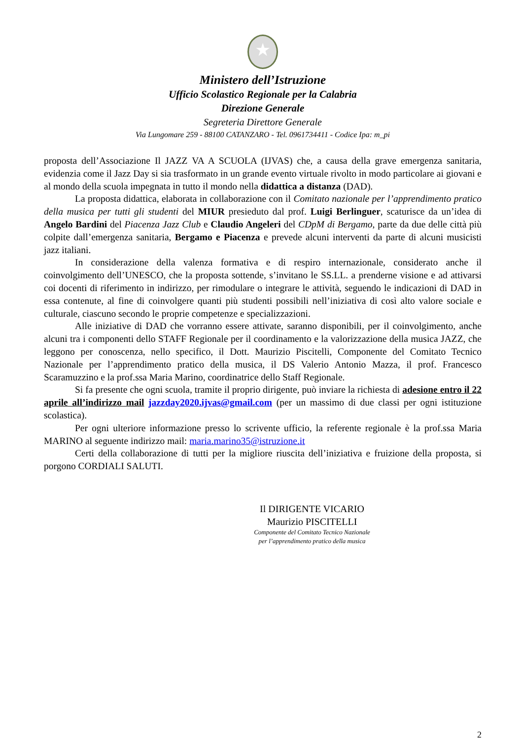★
Ministero dell’Istruzione
Ufficio Scolastico Regionale per la Calabria
Direzione Generale
Segreteria Direttore Generale
Via Lungomare 259 - 88100 CATANZARO - Tel. 0961734411 - Codice Ipa: m_pi
proposta dell’Associazione Il JAZZ VA A SCUOLA (IJVAS) che, a causa della grave emergenza sanitaria, evidenzia come il Jazz Day si sia trasformato in un grande evento virtuale rivolto in modo particolare ai giovani e al mondo della scuola impegnata in tutto il mondo nella didattica a distanza (DAD).
La proposta didattica, elaborata in collaborazione con il Comitato nazionale per l’apprendimento pratico della musica per tutti gli studenti del MIUR presieduto dal prof. Luigi Berlinguer, scaturisce da un’idea di Angelo Bardini del Piacenza Jazz Club e Claudio Angeleri del CDpM di Bergamo, parte da due delle città più colpite dall’emergenza sanitaria, Bergamo e Piacenza e prevede alcuni interventi da parte di alcuni musicisti jazz italiani.
In considerazione della valenza formativa e di respiro internazionale, considerato anche il coinvolgimento dell’UNESCO, che la proposta sottende, s’invitano le SS.LL. a prenderne visione e ad attivarsi coi docenti di riferimento in indirizzo, per rimodulare o integrare le attività, seguendo le indicazioni di DAD in essa contenute, al fine di coinvolgere quanti più studenti possibili nell’iniziativa di così alto valore sociale e culturale, ciascuno secondo le proprie competenze e specializzazioni.
Alle iniziative di DAD che vorranno essere attivate, saranno disponibili, per il coinvolgimento, anche alcuni tra i componenti dello STAFF Regionale per il coordinamento e la valorizzazione della musica JAZZ, che leggono per conoscenza, nello specifico, il Dott. Maurizio Piscitelli, Componente del Comitato Tecnico Nazionale per l’apprendimento pratico della musica, il DS Valerio Antonio Mazza, il prof. Francesco Scaramuzzino e la prof.ssa Maria Marino, coordinatrice dello Staff Regionale.
Si fa presente che ogni scuola, tramite il proprio dirigente, può inviare la richiesta di adesione entro il 22 aprile all’indirizzo mail jazzday2020.ijvas@gmail.com (per un massimo di due classi per ogni istituzione scolastica).
Per ogni ulteriore informazione presso lo scrivente ufficio, la referente regionale è la prof.ssa Maria MARINO al seguente indirizzo mail: maria.marino35@istruzione.it
Certi della collaborazione di tutti per la migliore riuscita dell’iniziativa e fruizione della proposta, si porgono CORDIALI SALUTI.
Il DIRIGENTE VICARIO
Maurizio PISCITELLI
Componente del Comitato Tecnico Nazionale
per l’apprendimento pratico della musica
2